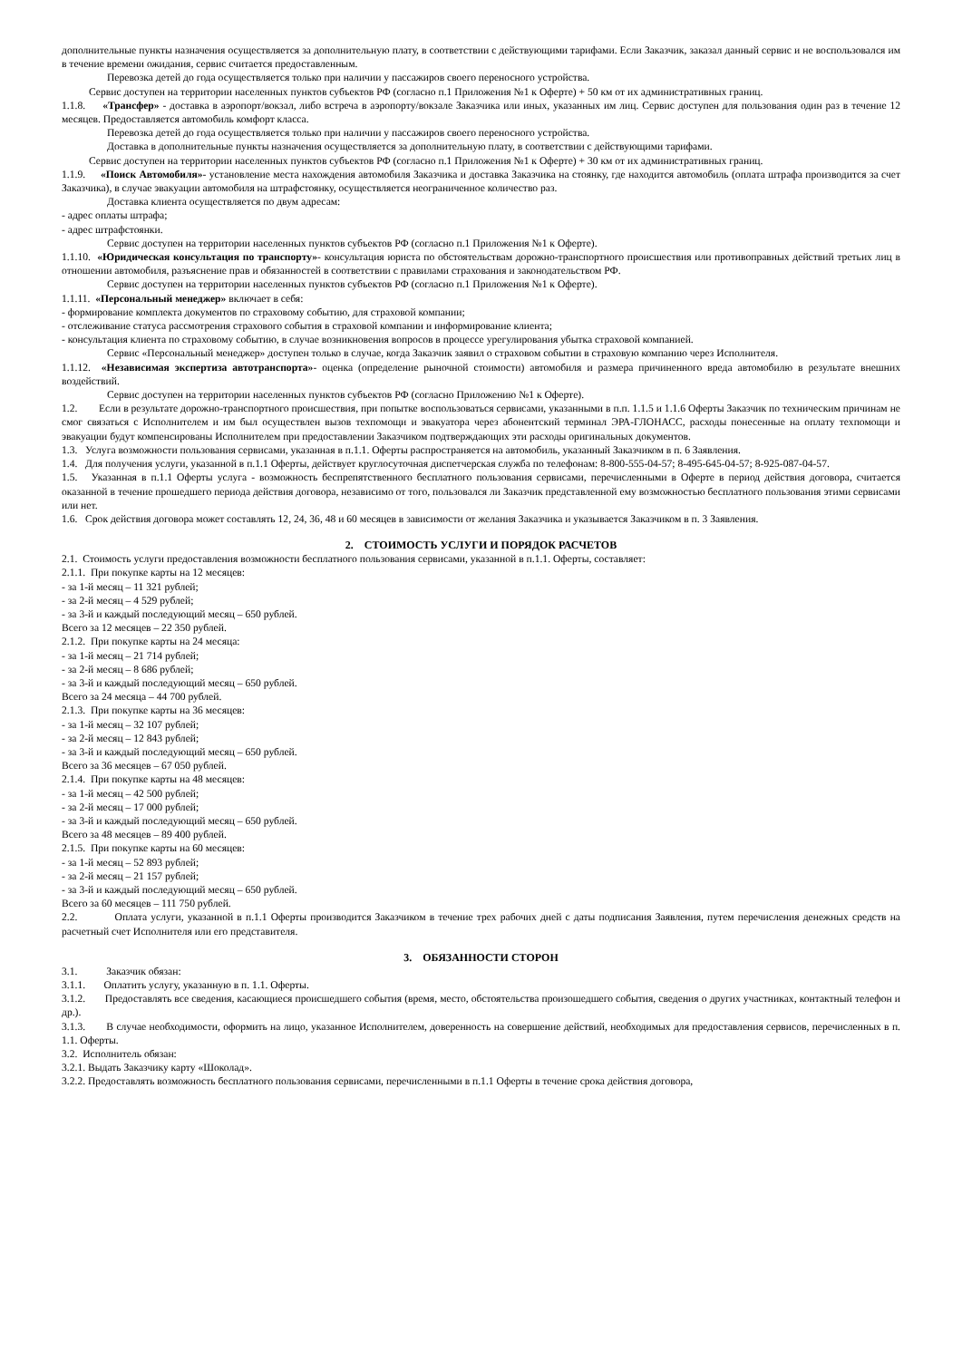дополнительные пункты назначения осуществляется за дополнительную плату, в соответствии с действующими тарифами. Если Заказчик, заказал данный сервис и не воспользовался им в течение времени ожидания, сервис считается предоставленным.
Перевозка детей до года осуществляется только при наличии у пассажиров своего переносного устройства.
Сервис доступен на территории населенных пунктов субъектов РФ (согласно п.1 Приложения №1 к Оферте) + 50 км от их административных границ.
1.1.8. «Трансфер» - доставка в аэропорт/вокзал, либо встреча в аэропорту/вокзале Заказчика или иных, указанных им лиц. Сервис доступен для пользования один раз в течение 12 месяцев. Предоставляется автомобиль комфорт класса.
Перевозка детей до года осуществляется только при наличии у пассажиров своего переносного устройства.
Доставка в дополнительные пункты назначения осуществляется за дополнительную плату, в соответствии с действующими тарифами.
Сервис доступен на территории населенных пунктов субъектов РФ (согласно п.1 Приложения №1 к Оферте) + 30 км от их административных границ.
1.1.9. «Поиск Автомобиля»- установление места нахождения автомобиля Заказчика и доставка Заказчика на стоянку, где находится автомобиль (оплата штрафа производится за счет Заказчика), в случае эвакуации автомобиля на штрафстоянку, осуществляется неограниченное количество раз.
Доставка клиента осуществляется по двум адресам:
- адрес оплаты штрафа;
- адрес штрафстоянки.
Сервис доступен на территории населенных пунктов субъектов РФ (согласно п.1 Приложения №1 к Оферте).
1.1.10. «Юридическая консультация по транспорту»- консультация юриста по обстоятельствам дорожно-транспортного происшествия или противоправных действий третьих лиц в отношении автомобиля, разъяснение прав и обязанностей в соответствии с правилами страхования и законодательством РФ.
Сервис доступен на территории населенных пунктов субъектов РФ (согласно п.1 Приложения №1 к Оферте).
1.1.11. «Персональный менеджер» включает в себя:
- формирование комплекта документов по страховому событию, для страховой компании;
- отслеживание статуса рассмотрения страхового события в страховой компании и информирование клиента;
- консультация клиента по страховому событию, в случае возникновения вопросов в процессе урегулирования убытка страховой компанией.
Сервис «Персональный менеджер» доступен только в случае, когда Заказчик заявил о страховом событии в страховую компанию через Исполнителя.
1.1.12. «Независимая экспертиза автотранспорта»- оценка (определение рыночной стоимости) автомобиля и размера причиненного вреда автомобилю в результате внешних воздействий.
Сервис доступен на территории населенных пунктов субъектов РФ (согласно Приложению №1 к Оферте).
1.2. Если в результате дорожно-транспортного происшествия, при попытке воспользоваться сервисами, указанными в п.п. 1.1.5 и 1.1.6 Оферты Заказчик по техническим причинам не смог связаться с Исполнителем и им был осуществлен вызов техпомощи и эвакуатора через абонентский терминал ЭРА-ГЛОНАСС, расходы понесенные на оплату техпомощи и эвакуации будут компенсированы Исполнителем при предоставлении Заказчиком подтверждающих эти расходы оригинальных документов.
1.3. Услуга возможности пользования сервисами, указанная в п.1.1. Оферты распространяется на автомобиль, указанный Заказчиком в п. 6 Заявления.
1.4. Для получения услуги, указанной в п.1.1 Оферты, действует круглосуточная диспетчерская служба по телефонам: 8-800-555-04-57; 8-495-645-04-57; 8-925-087-04-57.
1.5. Указанная в п.1.1 Оферты услуга - возможность беспрепятственного бесплатного пользования сервисами, перечисленными в Оферте в период действия договора, считается оказанной в течение прошедшего периода действия договора, независимо от того, пользовался ли Заказчик представленной ему возможностью бесплатного пользования этими сервисами или нет.
1.6. Срок действия договора может составлять 12, 24, 36, 48 и 60 месяцев в зависимости от желания Заказчика и указывается Заказчиком в п. 3 Заявления.
2. СТОИМОСТЬ УСЛУГИ И ПОРЯДОК РАСЧЕТОВ
2.1. Стоимость услуги предоставления возможности бесплатного пользования сервисами, указанной в п.1.1. Оферты, составляет:
2.1.1. При покупке карты на 12 месяцев:
- за 1-й месяц – 11 321 рублей;
- за 2-й месяц – 4 529 рублей;
- за 3-й и каждый последующий месяц – 650 рублей.
Всего за 12 месяцев – 22 350 рублей.
2.1.2. При покупке карты на 24 месяца:
- за 1-й месяц – 21 714 рублей;
- за 2-й месяц – 8 686 рублей;
- за 3-й и каждый последующий месяц – 650 рублей.
Всего за 24 месяца – 44 700 рублей.
2.1.3. При покупке карты на 36 месяцев:
- за 1-й месяц – 32 107 рублей;
- за 2-й месяц – 12 843 рублей;
- за 3-й и каждый последующий месяц – 650 рублей.
Всего за 36 месяцев – 67 050 рублей.
2.1.4. При покупке карты на 48 месяцев:
- за 1-й месяц – 42 500 рублей;
- за 2-й месяц – 17 000 рублей;
- за 3-й и каждый последующий месяц – 650 рублей.
Всего за 48 месяцев – 89 400 рублей.
2.1.5. При покупке карты на 60 месяцев:
- за 1-й месяц – 52 893 рублей;
- за 2-й месяц – 21 157 рублей;
- за 3-й и каждый последующий месяц – 650 рублей.
Всего за 60 месяцев – 111 750 рублей.
2.2. Оплата услуги, указанной в п.1.1 Оферты производится Заказчиком в течение трех рабочих дней с даты подписания Заявления, путем перечисления денежных средств на расчетный счет Исполнителя или его представителя.
3. ОБЯЗАННОСТИ СТОРОН
3.1. Заказчик обязан:
3.1.1. Оплатить услугу, указанную в п. 1.1. Оферты.
3.1.2. Предоставлять все сведения, касающиеся происшедшего события (время, место, обстоятельства произошедшего события, сведения о других участниках, контактный телефон и др.).
3.1.3. В случае необходимости, оформить на лицо, указанное Исполнителем, доверенность на совершение действий, необходимых для предоставления сервисов, перечисленных в п. 1.1. Оферты.
3.2. Исполнитель обязан:
3.2.1. Выдать Заказчику карту «Шоколад».
3.2.2. Предоставлять возможность бесплатного пользования сервисами, перечисленными в п.1.1 Оферты в течение срока действия договора,